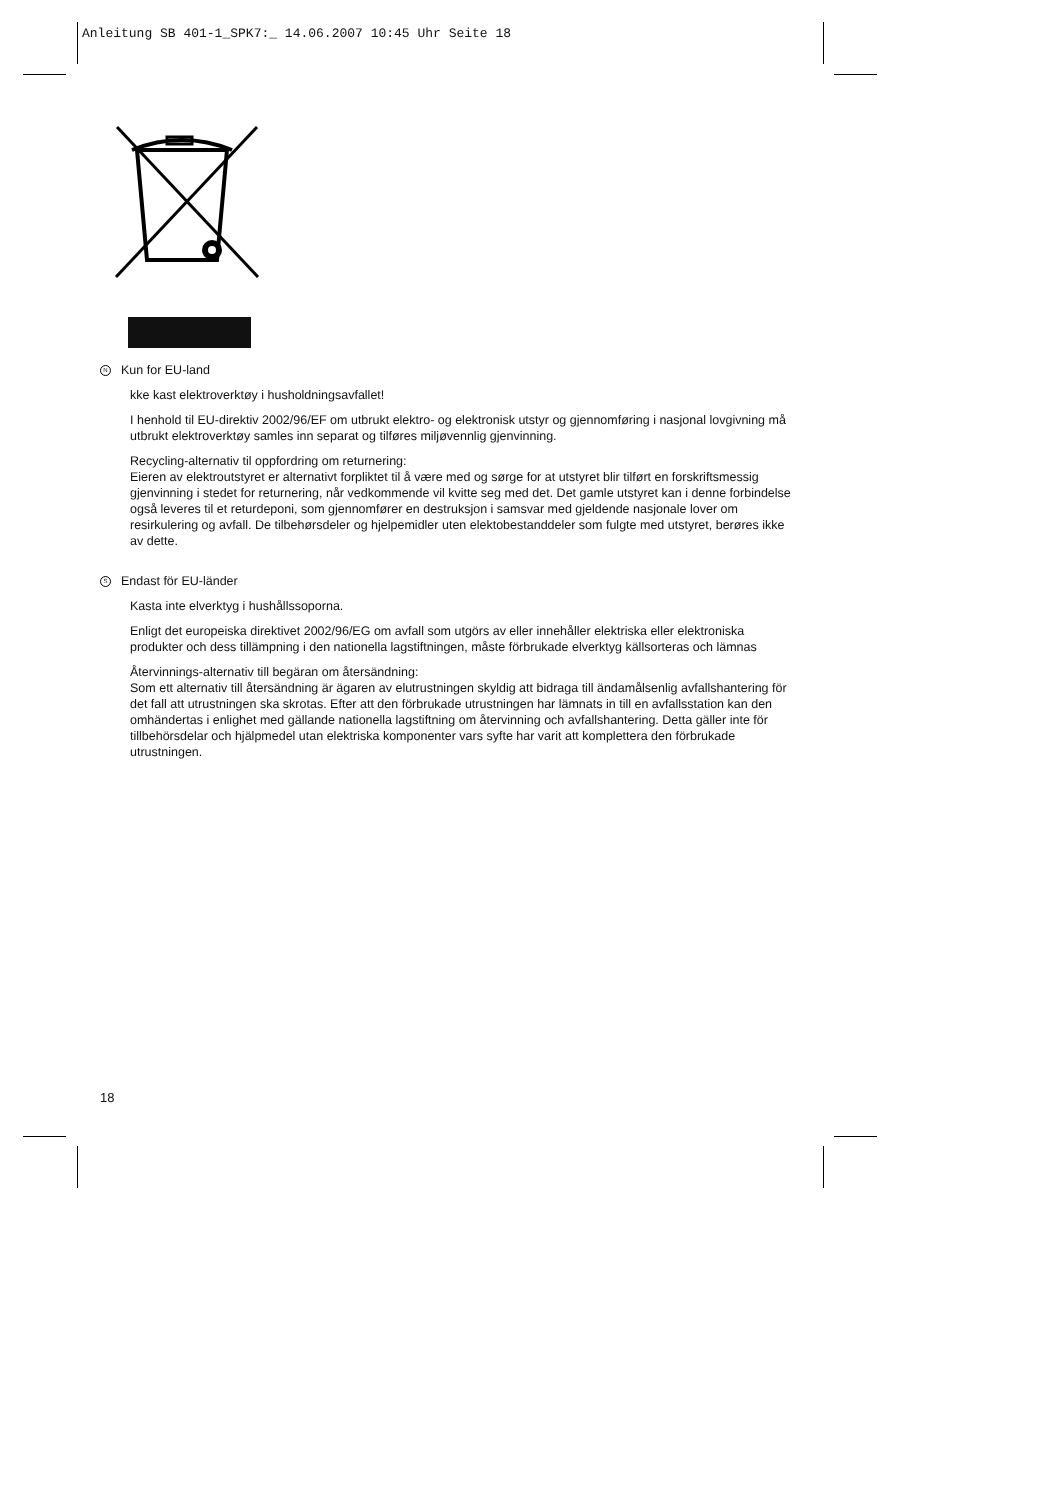Anleitung SB 401-1_SPK7:_ 14.06.2007 10:45 Uhr Seite 18
N Kun for EU-land
kke kast elektroverktøy i husholdningsavfallet!
I henhold til EU-direktiv 2002/96/EF om utbrukt elektro- og elektronisk utstyr og gjennomføring i nasjonal lovgivning må utbrukt elektroverktøy samles inn separat og tilføres miljøvennlig gjenvinning.
Recycling-alternativ til oppfordring om returnering:
Eieren av elektroutstyret er alternativt forpliktet til å være med og sørge for at utstyret blir tilført en forskriftsmessig gjenvinning i stedet for returnering, når vedkommende vil kvitte seg med det. Det gamle utstyret kan i denne forbindelse også leveres til et returdeponi, som gjennomfører en destruksjon i samsvar med gjeldende nasjonale lover om resirkulering og avfall. De tilbehørsdeler og hjelpemidler uten elektobestanddeler som fulgte med utstyret, berøres ikke av dette.
S Endast för EU-länder
Kasta inte elverktyg i hushållssoporna.
Enligt det europeiska direktivet 2002/96/EG om avfall som utgörs av eller innehåller elektriska eller elektroniska produkter och dess tillämpning i den nationella lagstiftningen, måste förbrukade elverktyg källsorteras och lämnas
Återvinnings-alternativ till begäran om återsändning:
Som ett alternativ till återsändning är ägaren av elutrustningen skyldig att bidraga till ändamålsenlig avfallshantering för det fall att utrustningen ska skrotas. Efter att den förbrukade utrustningen har lämnats in till en avfallsstation kan den omhändertas i enlighet med gällande nationella lagstiftning om återvinning och avfallshantering. Detta gäller inte för tillbehörsdelar och hjälpmedel utan elektriska komponenter vars syfte har varit att komplettera den förbrukade utrustningen.
18